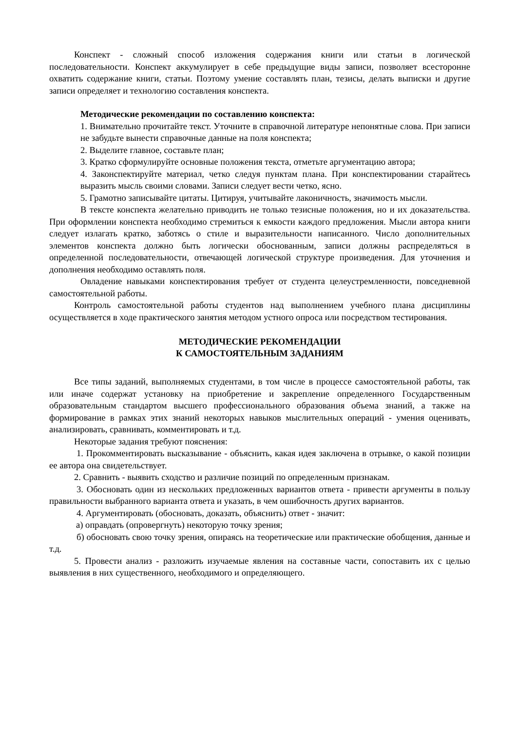Конспект - сложный способ изложения содержания книги или статьи в логической последовательности. Конспект аккумулирует в себе предыдущие виды записи, позволяет всесторонне охватить содержание книги, статьи. Поэтому умение составлять план, тезисы, делать выписки и другие записи определяет и технологию составления конспекта.
Методические рекомендации по составлению конспекта:
1. Внимательно прочитайте текст. Уточните в справочной литературе непонятные слова. При записи не забудьте вынести справочные данные на поля конспекта;
2. Выделите главное, составьте план;
3. Кратко сформулируйте основные положения текста, отметьте аргументацию автора;
4. Законспектируйте материал, четко следуя пунктам плана. При конспектировании старайтесь выразить мысль своими словами. Записи следует вести четко, ясно.
5. Грамотно записывайте цитаты. Цитируя, учитывайте лаконичность, значимость мысли.
В тексте конспекта желательно приводить не только тезисные положения, но и их доказательства. При оформлении конспекта необходимо стремиться к емкости каждого предложения. Мысли автора книги следует излагать кратко, заботясь о стиле и выразительности написанного. Число дополнительных элементов конспекта должно быть логически обоснованным, записи должны распределяться в определенной последовательности, отвечающей логической структуре произведения. Для уточнения и дополнения необходимо оставлять поля.
Овладение навыками конспектирования требует от студента целеустремленности, повседневной самостоятельной работы.
Контроль самостоятельной работы студентов над выполнением учебного плана дисциплины осуществляется в ходе практического занятия методом устного опроса или посредством тестирования.
МЕТОДИЧЕСКИЕ РЕКОМЕНДАЦИИ
К САМОСТОЯТЕЛЬНЫМ ЗАДАНИЯМ
Все типы заданий, выполняемых студентами, в том числе в процессе самостоятельной работы, так или иначе содержат установку на приобретение и закрепление определенного Государственным образовательным стандартом высшего профессионального образования объема знаний, а также на формирование в рамках этих знаний некоторых навыков мыслительных операций - умения оценивать, анализировать, сравнивать, комментировать и т.д.
Некоторые задания требуют пояснения:
1. Прокомментировать высказывание - объяснить, какая идея заключена в отрывке, о какой позиции ее автора она свидетельствует.
2. Сравнить - выявить сходство и различие позиций по определенным признакам.
3. Обосновать один из нескольких предложенных вариантов ответа - привести аргументы в пользу правильности выбранного варианта ответа и указать, в чем ошибочность других вариантов.
4. Аргументировать (обосновать, доказать, объяснить) ответ - значит:
а) оправдать (опровергнуть) некоторую точку зрения;
б) обосновать свою точку зрения, опираясь на теоретические или практические обобщения, данные и т.д.
5. Провести анализ - разложить изучаемые явления на составные части, сопоставить их с целью выявления в них существенного, необходимого и определяющего.